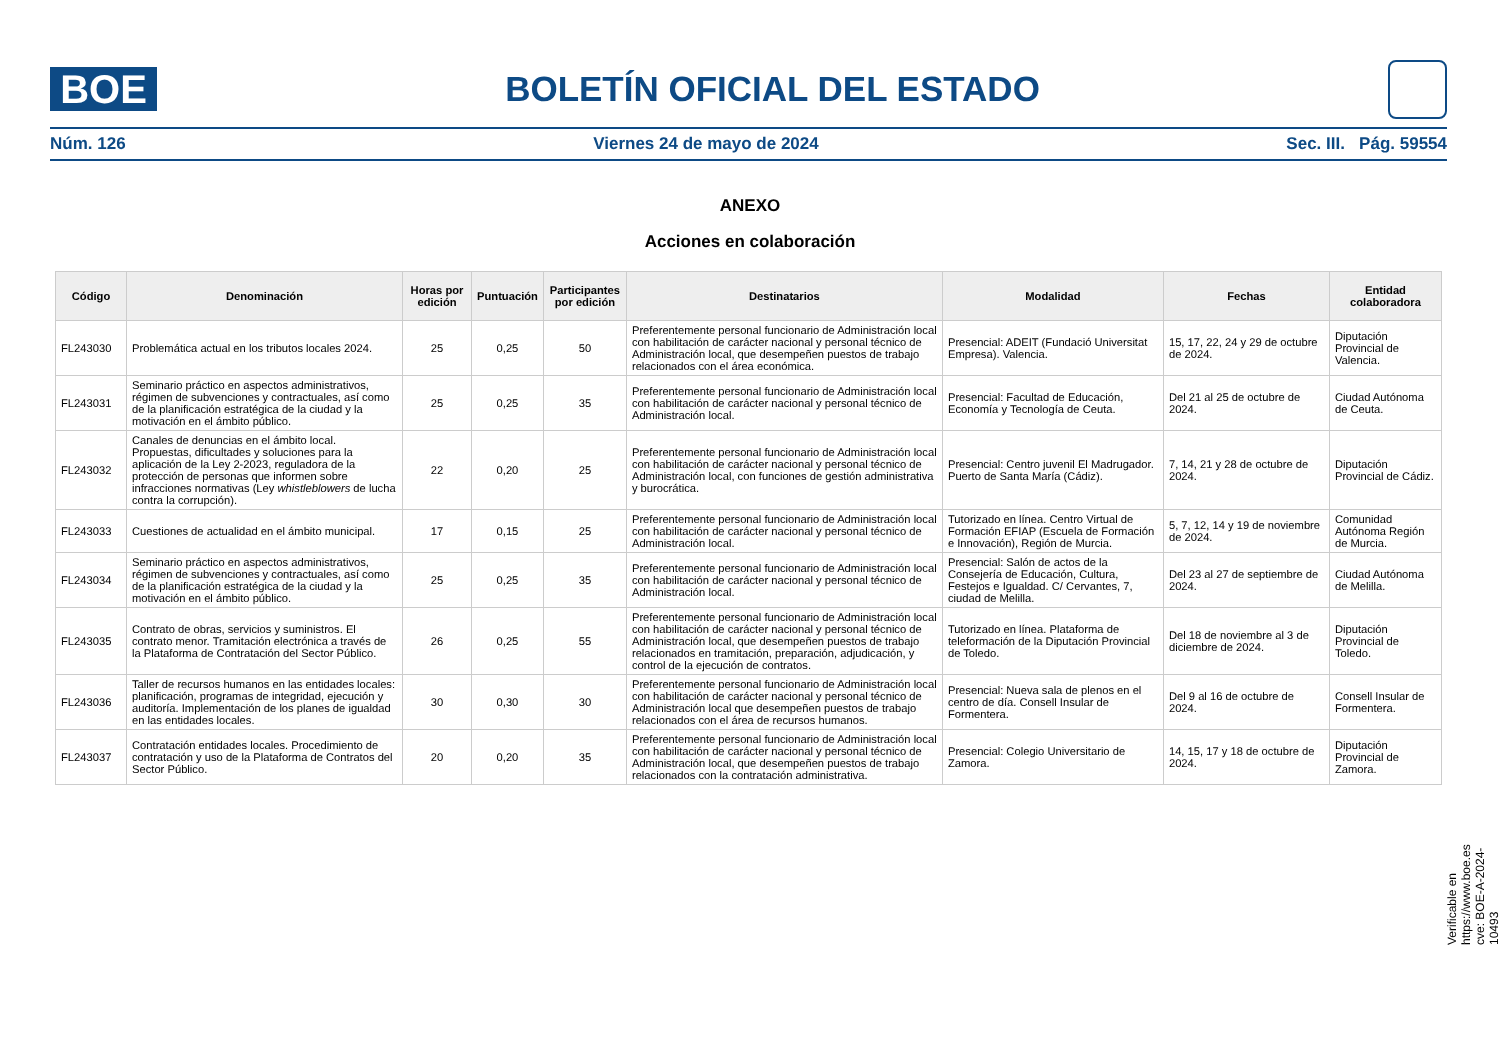BOE
BOLETÍN OFICIAL DEL ESTADO
Núm. 126 Viernes 24 de mayo de 2024 Sec. III. Pág. 59554
ANEXO
Acciones en colaboración
| Código | Denominación | Horas por edición | Puntuación | Participantes por edición | Destinatarios | Modalidad | Fechas | Entidad colaboradora |
| --- | --- | --- | --- | --- | --- | --- | --- | --- |
| FL243030 | Problemática actual en los tributos locales 2024. | 25 | 0,25 | 50 | Preferentemente personal funcionario de Administración local con habilitación de carácter nacional y personal técnico de Administración local, que desempeñen puestos de trabajo relacionados con el área económica. | Presencial: ADEIT (Fundació Universitat Empresa). Valencia. | 15, 17, 22, 24 y 29 de octubre de 2024. | Diputación Provincial de Valencia. |
| FL243031 | Seminario práctico en aspectos administrativos, régimen de subvenciones y contractuales, así como de la planificación estratégica de la ciudad y la motivación en el ámbito público. | 25 | 0,25 | 35 | Preferentemente personal funcionario de Administración local con habilitación de carácter nacional y personal técnico de Administración local. | Presencial: Facultad de Educación, Economía y Tecnología de Ceuta. | Del 21 al 25 de octubre de 2024. | Ciudad Autónoma de Ceuta. |
| FL243032 | Canales de denuncias en el ámbito local. Propuestas, dificultades y soluciones para la aplicación de la Ley 2-2023, reguladora de la protección de personas que informen sobre infracciones normativas (Ley whistleblowers de lucha contra la corrupción). | 22 | 0,20 | 25 | Preferentemente personal funcionario de Administración local con habilitación de carácter nacional y personal técnico de Administración local, con funciones de gestión administrativa y burocrática. | Presencial: Centro juvenil El Madrugador. Puerto de Santa María (Cádiz). | 7, 14, 21 y 28 de octubre de 2024. | Diputación Provincial de Cádiz. |
| FL243033 | Cuestiones de actualidad en el ámbito municipal. | 17 | 0,15 | 25 | Preferentemente personal funcionario de Administración local con habilitación de carácter nacional y personal técnico de Administración local. | Tutorizado en línea. Centro Virtual de Formación EFIAP (Escuela de Formación e Innovación), Región de Murcia. | 5, 7, 12, 14 y 19 de noviembre de 2024. | Comunidad Autónoma Región de Murcia. |
| FL243034 | Seminario práctico en aspectos administrativos, régimen de subvenciones y contractuales, así como de la planificación estratégica de la ciudad y la motivación en el ámbito público. | 25 | 0,25 | 35 | Preferentemente personal funcionario de Administración local con habilitación de carácter nacional y personal técnico de Administración local. | Presencial: Salón de actos de la Consejería de Educación, Cultura, Festejos e Igualdad. C/ Cervantes, 7, ciudad de Melilla. | Del 23 al 27 de septiembre de 2024. | Ciudad Autónoma de Melilla. |
| FL243035 | Contrato de obras, servicios y suministros. El contrato menor. Tramitación electrónica a través de la Plataforma de Contratación del Sector Público. | 26 | 0,25 | 55 | Preferentemente personal funcionario de Administración local con habilitación de carácter nacional y personal técnico de Administración local, que desempeñen puestos de trabajo relacionados en tramitación, preparación, adjudicación, y control de la ejecución de contratos. | Tutorizado en línea. Plataforma de teleformación de la Diputación Provincial de Toledo. | Del 18 de noviembre al 3 de diciembre de 2024. | Diputación Provincial de Toledo. |
| FL243036 | Taller de recursos humanos en las entidades locales: planificación, programas de integridad, ejecución y auditoría. Implementación de los planes de igualdad en las entidades locales. | 30 | 0,30 | 30 | Preferentemente personal funcionario de Administración local con habilitación de carácter nacional y personal técnico de Administración local que desempeñen puestos de trabajo relacionados con el área de recursos humanos. | Presencial: Nueva sala de plenos en el centro de día. Consell Insular de Formentera. | Del 9 al 16 de octubre de 2024. | Consell Insular de Formentera. |
| FL243037 | Contratación entidades locales. Procedimiento de contratación y uso de la Plataforma de Contratos del Sector Público. | 20 | 0,20 | 35 | Preferentemente personal funcionario de Administración local con habilitación de carácter nacional y personal técnico de Administración local, que desempeñen puestos de trabajo relacionados con la contratación administrativa. | Presencial: Colegio Universitario de Zamora. | 14, 15, 17 y 18 de octubre de 2024. | Diputación Provincial de Zamora. |
Verificable en https://www.boe.es
cve: BOE-A-2024-10493